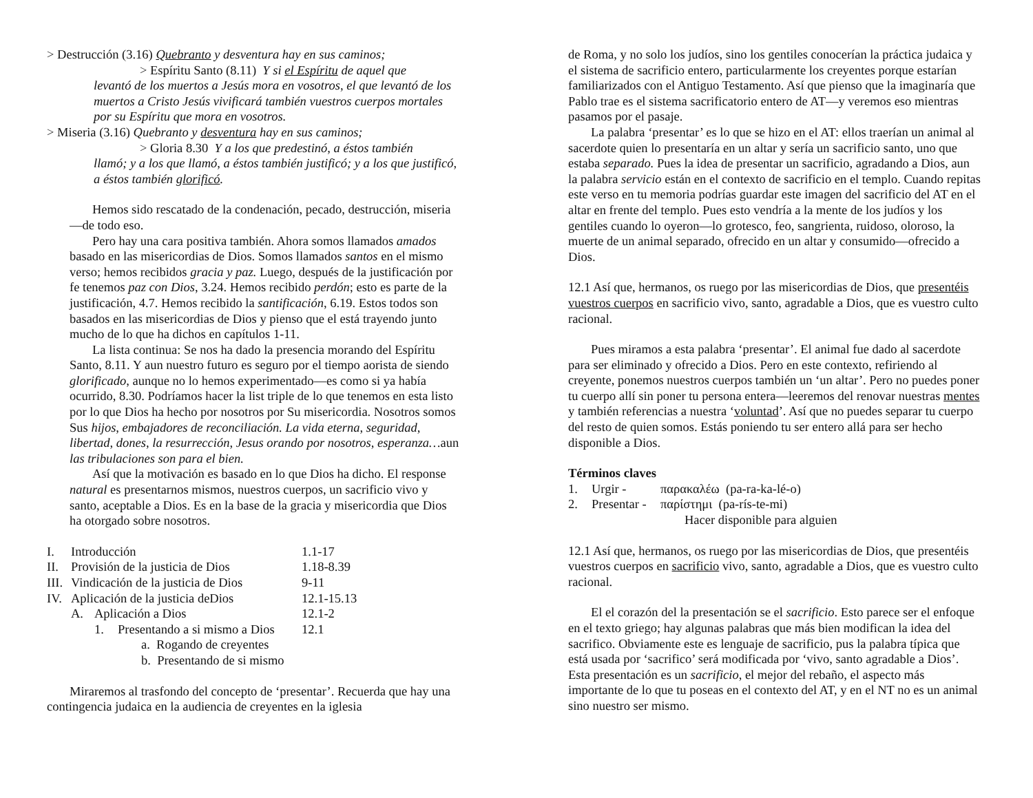> Destrucción (3.16) Quebranto y desventura hay en sus caminos;
> Espíritu Santo (8.11) Y si el Espíritu de aquel que
levantó de los muertos a Jesús mora en vosotros, el que levantó de los muertos a Cristo Jesús vivificará también vuestros cuerpos mortales por su Espíritu que mora en vosotros.
> Miseria (3.16) Quebranto y desventura hay en sus caminos;
> Gloria 8.30 Y a los que predestinó, a éstos también
llamó; y a los que llamó, a éstos también justificó; y a los que justificó, a éstos también glorificó.
Hemos sido rescatado de la condenación, pecado, destrucción, miseria—de todo eso.
Pero hay una cara positiva también. Ahora somos llamados amados basado en las misericordias de Dios. Somos llamados santos en el mismo verso; hemos recibidos gracia y paz. Luego, después de la justificación por fe tenemos paz con Dios, 3.24. Hemos recibido perdón; esto es parte de la justificación, 4.7. Hemos recibido la santificación, 6.19. Estos todos son basados en las misericordias de Dios y pienso que el está trayendo junto mucho de lo que ha dichos en capítulos 1-11.
La lista continua: Se nos ha dado la presencia morando del Espíritu Santo, 8.11. Y aun nuestro futuro es seguro por el tiempo aorista de siendo glorificado, aunque no lo hemos experimentado—es como si ya había ocurrido, 8.30. Podríamos hacer la list triple de lo que tenemos en esta listo por lo que Dios ha hecho por nosotros por Su misericordia. Nosotros somos Sus hijos, embajadores de reconciliación. La vida eterna, seguridad, libertad, dones, la resurrección, Jesus orando por nosotros, esperanza…aun las tribulaciones son para el bien.
Así que la motivación es basado en lo que Dios ha dicho. El response natural es presentarnos mismos, nuestros cuerpos, un sacrificio vivo y santo, aceptable a Dios. Es en la base de la gracia y misericordia que Dios ha otorgado sobre nosotros.
| I. | Introducción | | | 1.1-17 |
| II. | Provisión de la justicia de Dios | | | 1.18-8.39 |
| III. | Vindicación de la justicia de Dios | | | 9-11 |
| IV. | Aplicación de la justicia deDios | | | 12.1-15.13 |
| | A. | Aplicación a Dios | | 12.1-2 |
| | | 1. | Presentando a si mismo a Dios | 12.1 |
| | | | a. Rogando de creyentes | |
| | | | b. Presentando de si mismo | |
Miraremos al trasfondo del concepto de ‘presentar’. Recuerda que hay una contingencia judaica en la audiencia de creyentes en la iglesia
de Roma, y no solo los judíos, sino los gentiles conocerían la práctica judaica y el sistema de sacrificio entero, particularmente los creyentes porque estarían familiarizados con el Antiguo Testamento. Así que pienso que la imaginaría que Pablo trae es el sistema sacrificatorio entero de AT—y veremos eso mientras pasamos por el pasaje.
La palabra ‘presentar’ es lo que se hizo en el AT: ellos traerían un animal al sacerdote quien lo presentaría en un altar y sería un sacrificio santo, uno que estaba separado. Pues la idea de presentar un sacrificio, agradando a Dios, aun la palabra servicio están en el contexto de sacrificio en el templo. Cuando repitas este verso en tu memoria podrías guardar este imagen del sacrificio del AT en el altar en frente del templo. Pues esto vendría a la mente de los judíos y los gentiles cuando lo oyeron—lo grotesco, feo, sangrienta, ruidoso, oloroso, la muerte de un animal separado, ofrecido en un altar y consumido—ofrecido a Dios.
12.1 Así que, hermanos, os ruego por las misericordias de Dios, que presentéis vuestros cuerpos en sacrificio vivo, santo, agradable a Dios, que es vuestro culto racional.
Pues miramos a esta palabra ‘presentar’. El animal fue dado al sacerdote para ser eliminado y ofrecido a Dios. Pero en este contexto, refiriendo al creyente, ponemos nuestros cuerpos también un ‘un altar’. Pero no puedes poner tu cuerpo allí sin poner tu persona entera—leeremos del renovar nuestras mentes y también referencias a nuestra ‘voluntad’. Así que no puedes separar tu cuerpo del resto de quien somos. Estás poniendo tu ser entero allá para ser hecho disponible a Dios.
Términos claves
| 1. | Urgir - | παρακαλέω (pa-ra-ka-lé-o) |
| 2. | Presentar - | παρίστημι (pa-rís-te-mi) |
| | | Hacer disponible para alguien |
12.1 Así que, hermanos, os ruego por las misericordias de Dios, que presentéis vuestros cuerpos en sacrificio vivo, santo, agradable a Dios, que es vuestro culto racional.
El el corazón del la presentación se el sacrificio. Esto parece ser el enfoque en el texto griego; hay algunas palabras que más bien modifican la idea del sacrifico. Obviamente este es lenguaje de sacrificio, pus la palabra típica que está usada por ‘sacrifico’ será modificada por ‘vivo, santo agradable a Dios’. Esta presentación es un sacrificio, el mejor del rebaño, el aspecto más importante de lo que tu poseas en el contexto del AT, y en el NT no es un animal sino nuestro ser mismo.